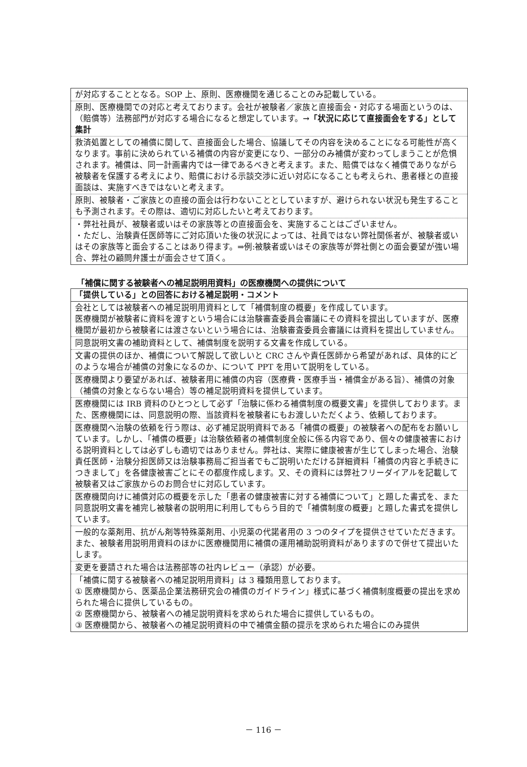| が対応することとなる。SOP 上、原則、医療機関を通じることのみ記載している。 |
| 原則、医療機関での対応と考えております。会社が被験者／家族と直接面会・対応する場面というのは、（賠償等）法務部門が対応する場合になると想定しています。 →「状況に応じて直接面会をする」として集計 |
| 救済処置としての補償に関して、直接面会した場合、協議してその内容を決めることになる可能性が高くなります。事前に決められている補償の内容が変更になり、一部分のみ補償が変わってしまうことが危惧されます。補償は、同一計画書内では一律であるべきと考えます。また、賠償ではなく補償でありながら被験者を保護する考えにより、賠償における示談交渉に近い対応になることも考えられ、患者様との直接面談は、実施すべきではないと考えます。 |
| 原則、被験者・ご家族との直接の面会は行わないこととしていますが、避けられない状況も発生することも予測されます。その際は、適切に対応したいと考えております。 |
| ・弊社社員が、被験者或いはその家族等との直接面会を、実施することはございません。 ・ただし、治験責任医師等にご対応頂いた後の状況によっては、社員ではない弊社関係者が、被験者或いはその家族等と面会することはあり得ます。⇒例:被験者或いはその家族等が弊社側との面会要望が強い場合、弊社の顧問弁護士が面会させて頂く。 |
「補償に関する被験者への補足説明用資料」の医療機関への提供について
| 「提供している」との回答における補足説明・コメント |
| --- |
| 会社としては被験者への補足説明用資料として「補償制度の概要」を作成しています。 医療機関が被験者に資料を渡すという場合には治験審査委員会審議にその資料を提出していますが、医療機関が最初から被験者には渡さないという場合には、治験審査委員会審議には資料を提出していません。 |
| 同意説明文書の補助資料として、補償制度を説明する文書を作成している。 |
| 文書の提供のほか、補償について解説して欲しいと CRC さんや責任医師から希望があれば、具体的にどのような場合が補償の対象になるのか、について PPT を用いて説明をしている。 |
| 医療機関より要望があれば、被験者用に補償の内容（医療費・医療手当・補償金がある旨）、補償の対象（補償の対象とならない場合）等の補足説明資料を提供しています。 |
| 医療機関には IRB 資料のひとつとして必ず「治験に係わる補償制度の概要文書」を提供しております。また、医療機関には、同意説明の際、当該資料を被験者にもお渡しいただくよう、依頼しております。 |
| 医療機関へ治験の依頼を行う際は、必ず補足説明資料である「補償の概要」の被験者への配布をお願いしています。しかし、「補償の概要」は治験依頼者の補償制度全般に係る内容であり、個々の健康被害における説明資料としては必ずしも適切ではありません。弊社は、実際に健康被害が生じてしまった場合、治験責任医師・治験分担医師又は治験事務局ご担当者でもご説明いただける詳細資料「補償の内容と手続きにつきまして」を各健康被害ごとにその都度作成します。又、その資料には弊社フリーダイアルを記載して被験者又はご家族からのお問合せに対応しています。 |
| 医療機関向けに補償対応の概要を示した「患者の健康被害に対する補償について」と題した書式を、また同意説明文書を補完し被験者の説明用に利用してもらう目的で「補償制度の概要」と題した書式を提供しています。 |
| 一般的な薬剤用、抗がん剤等特殊薬剤用、小児薬の代諾者用の 3 つのタイプを提供させていただきます。また、被験者用説明用資料のほかに医療機関用に補償の運用補助説明資料がありますので併せて提出いたします。 |
| 変更を要請された場合は法務部等の社内レビュー（承認）が必要。 |
| 「補償に関する被験者への補足説明用資料」は 3 種類用意しております。 ① 医療機関から、医薬品企業法務研究会の補償のガイドライン」様式に基づく補償制度概要の提出を求められた場合に提供しているもの。 ② 医療機関から、被験者への補足説明資料を求められた場合に提供しているもの。 ③ 医療機関から、被験者への補足説明資料の中で補償金額の提示を求められた場合にのみ提供 |
－ 116 －